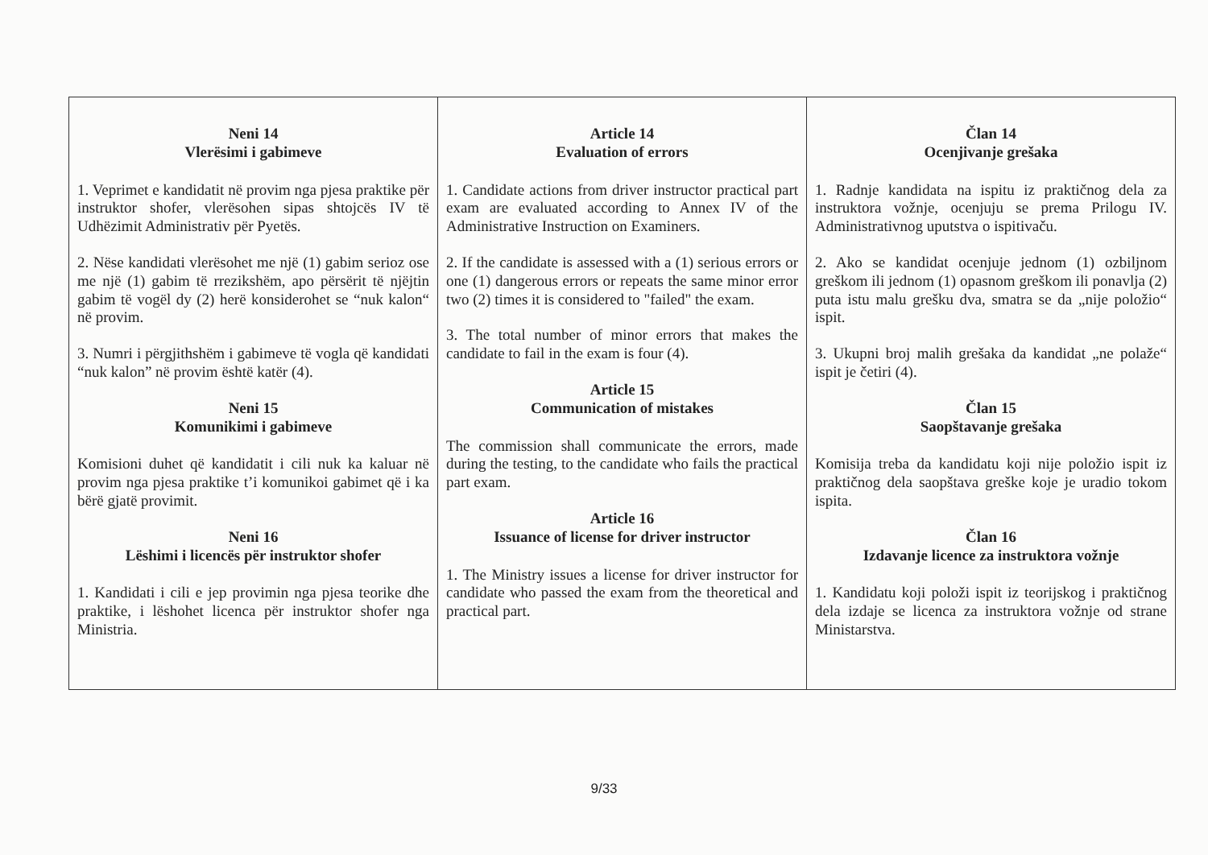| Neni 14 Vlerësimi i gabimeve 1. Veprimet e kandidatit në provim nga pjesa praktike për instruktor shofer, vlerësohen sipas shtojcës IV të Udhëzimit Administrativ për Pyetës. 2. Nëse kandidati vlerësohet me një (1) gabim serioz ose me një (1) gabim të rrezikshëm, apo përsërit të njëjtin gabim të vogël dy (2) herë konsiderohet se “nuk kalon“ në provim. 3. Numri i përgjithshëm i gabimeve të vogla që kandidati “nuk kalon” në provim është katër (4). Neni 15 Komunikimi i gabimeve Komisioni duhet që kandidatit i cili nuk ka kaluar në provim nga pjesa praktike t’i komunikoi gabimet që i ka bërë gjatë provimit. Neni 16 Lëshimi i licencës për instruktor shofer 1. Kandidati i cili e jep provimin nga pjesa teorike dhe praktike, i lëshohet licenca për instruktor shofer nga Ministria. | Article 14 Evaluation of errors 1. Candidate actions from driver instructor practical part exam are evaluated according to Annex IV of the Administrative Instruction on Examiners. 2. If the candidate is assessed with a (1) serious errors or one (1) dangerous errors or repeats the same minor error two (2) times it is considered to "failed" the exam. 3. The total number of minor errors that makes the candidate to fail in the exam is four (4). Article 15 Communication of mistakes The commission shall communicate the errors, made during the testing, to the candidate who fails the practical part exam. Article 16 Issuance of license for driver instructor 1. The Ministry issues a license for driver instructor for candidate who passed the exam from the theoretical and practical part. | Član 14 Ocenjivanje grešaka 1. Radnje kandidata na ispitu iz praktičnog dela za instruktora vožnje, ocenjuju se prema Prilogu IV. Administrativnog uputstva o ispitivaču. 2. Ako se kandidat ocenjuje jednom (1) ozbiljnom greškom ili jednom (1) opasnom greškom ili ponavlja (2) puta istu malu grešku dva, smatra se da „nije položio“ ispit. 3. Ukupni broj malih grešaka da kandidat „ne polaže“ ispit je četiri (4). Član 15 Saopštavanje grešaka Komisija treba da kandidatu koji nije položio ispit iz praktičnog dela saopštava greške koje je uradio tokom ispita. Član 16 Izdavanje licence za instruktora vožnje 1. Kandidatu koji položi ispit iz teorijskog i praktičnog dela izdaje se licenca za instruktora vožnje od strane Ministarstva. |
9/33